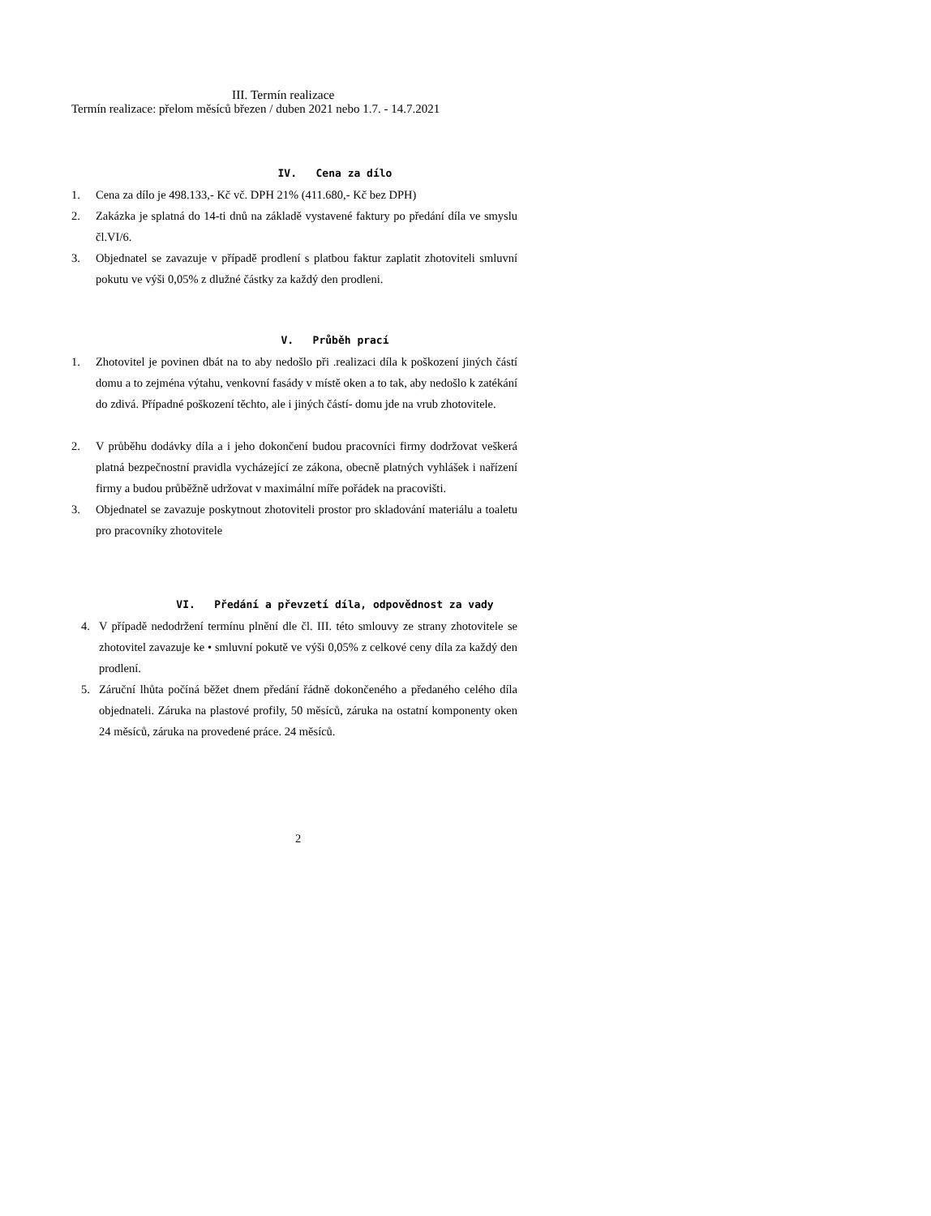III. Termín realizace
Termín realizace: přelom měsíců březen / duben 2021 nebo 1.7. - 14.7.2021
IV. Cena za dílo
1. Cena za dílo je 498.133,- Kč vč. DPH 21% (411.680,- Kč bez DPH)
2. Zakázka je splatná do 14-ti dnů na základě vystavené faktury po předání díla ve smyslu čl.VI/6.
3. Objednatel se zavazuje v případě prodlení s platbou faktur zaplatit zhotoviteli smluvní pokutu ve výši 0,05% z dlužné částky za každý den prodleni.
V. Průběh prací
1. Zhotovitel je povinen dbát na to aby nedošlo při .realizaci díla k poškození jiných částí domu a to zejména výtahu, venkovní fasády v místě oken a to tak, aby nedošlo k zatékání do zdivá. Případné poškození těchto, ale i jiných částí- domu jde na vrub zhotovitele.
2. V průběhu dodávky díla a i jeho dokončení budou pracovníci firmy dodržovat veškerá platná bezpečnostní pravidla vycházející ze zákona, obecně platných vyhlášek i nařízení firmy a budou průběžně udržovat v maximální míře pořádek na pracovišti.
3. Objednatel se zavazuje poskytnout zhotoviteli prostor pro skladování materiálu a toaletu pro pracovníky zhotovitele
VI. Předání a převzetí díla, odpovědnost za vady
4. V případě nedodržení termínu plnění dle čl. III. této smlouvy ze strany zhotovitele se zhotovitel zavazuje ke • smluvní pokutě ve výši 0,05% z celkové ceny díla za každý den prodlení.
5. Záruční lhůta počíná běžet dnem předání řádně dokončeného a předaného celého díla objednateli. Záruka na plastové profily, 50 měsíců, záruka na ostatní komponenty oken 24 měsíců, záruka na provedené práce. 24 měsíců.
2